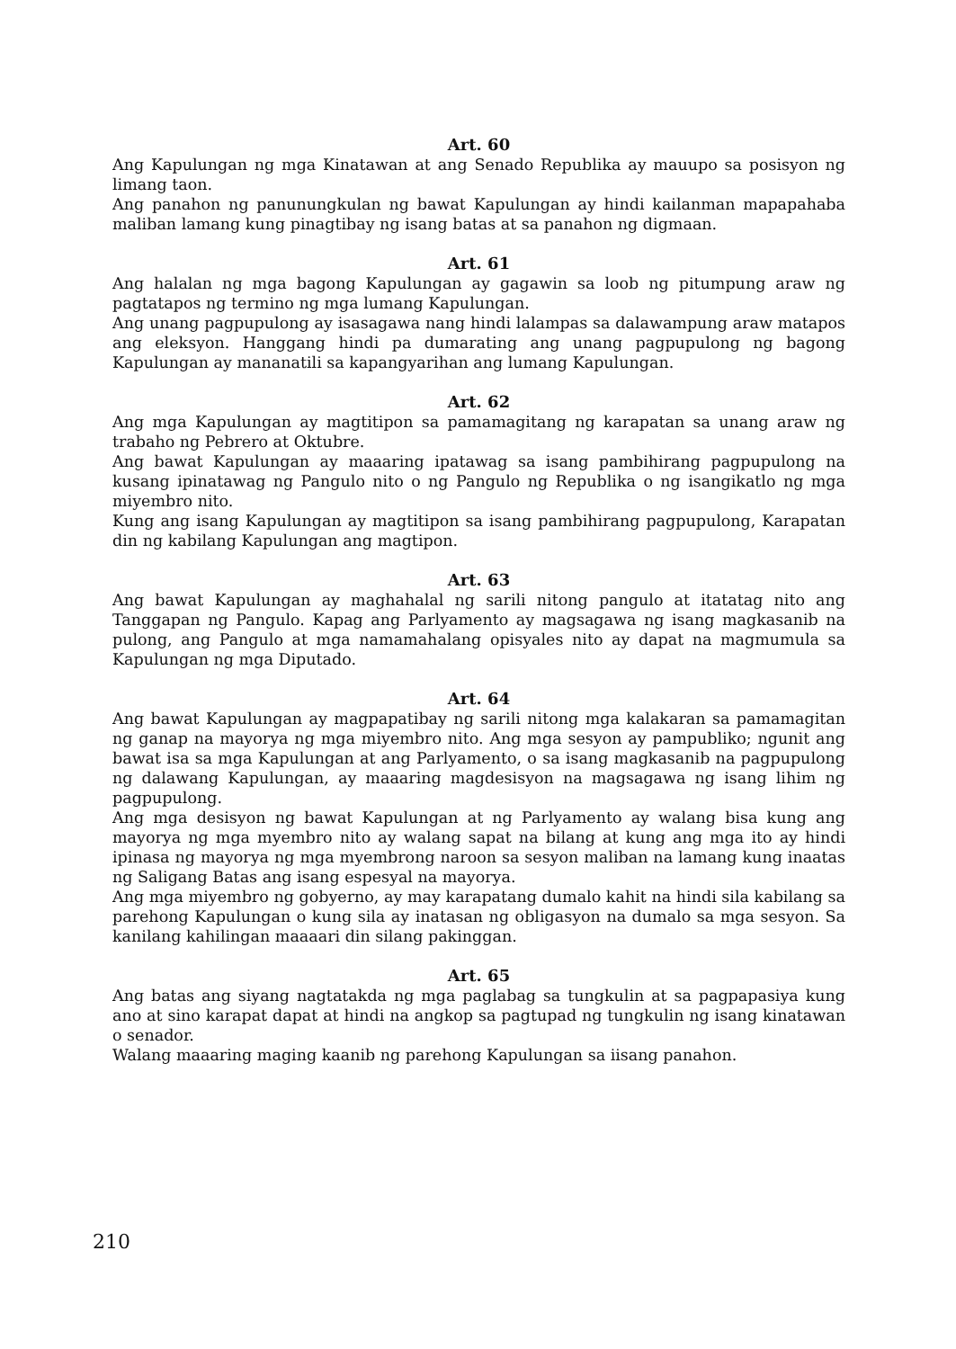Art. 60
Ang Kapulungan ng mga Kinatawan at ang Senado Republika ay mauupo sa posisyon ng limang taon.
Ang panahon ng panunungkulan ng bawat Kapulungan ay hindi kailanman mapapahaba maliban lamang kung pinagtibay ng isang batas at sa panahon ng digmaan.
Art. 61
Ang halalan ng mga bagong Kapulungan ay gagawin sa loob ng pitumpung araw ng pagtatapos ng termino ng mga lumang Kapulungan.
Ang unang pagpupulong ay isasagawa nang hindi lalampas sa dalawampung araw matapos ang eleksyon. Hanggang hindi pa dumarating ang unang pagpupulong ng bagong Kapulungan ay mananatili sa kapangyarihan ang lumang Kapulungan.
Art. 62
Ang mga Kapulungan ay magtitipon sa pamamagitang ng karapatan sa unang araw ng trabaho ng Pebrero at Oktubre.
Ang bawat Kapulungan ay maaaring ipatawag sa isang pambihirang pagpupulong na kusang ipinatawag ng Pangulo nito o ng Pangulo ng Republika o ng isangikatlo ng mga miyembro nito.
Kung ang isang Kapulungan ay magtitipon sa isang pambihirang pagpupulong, Karapatan din ng kabilang Kapulungan ang magtipon.
Art. 63
Ang bawat Kapulungan ay maghahalal ng sarili nitong pangulo at itatatag nito ang Tanggapan ng Pangulo. Kapag ang Parlyamento ay magsagawa ng isang magkasanib na pulong, ang Pangulo at mga namamahalang opisyales nito ay dapat na magmumula sa Kapulungan ng mga Diputado.
Art. 64
Ang bawat Kapulungan ay magpapatibay ng sarili nitong mga kalakaran sa pamamagitan ng ganap na mayorya ng mga miyembro nito. Ang mga sesyon ay pampubliko; ngunit ang bawat isa sa mga Kapulungan at ang Parlyamento, o sa isang magkasanib na pagpupulong ng dalawang Kapulungan, ay maaaring magdesisyon na magsagawa ng isang lihim ng pagpupulong.
Ang mga desisyon ng bawat Kapulungan at ng Parlyamento ay walang bisa kung ang mayorya ng mga myembro nito ay walang sapat na bilang at kung ang mga ito ay hindi ipinasa ng mayorya ng mga myembrong naroon sa sesyon maliban na lamang kung inaatas ng Saligang Batas ang isang espesyal na mayorya.
Ang mga miyembro ng gobyerno, ay may karapatang dumalo kahit na hindi sila kabilang sa parehong Kapulungan o kung sila ay inatasan ng obligasyon na dumalo sa mga sesyon. Sa kanilang kahilingan maaaari din silang pakinggan.
Art. 65
Ang batas ang siyang nagtatakda ng mga paglabag sa tungkulin at sa pagpapasiya kung ano at sino karapat dapat at hindi na angkop sa pagtupad ng tungkulin ng isang kinatawan o senador.
Walang maaaring maging kaanib ng parehong Kapulungan sa iisang panahon.
210